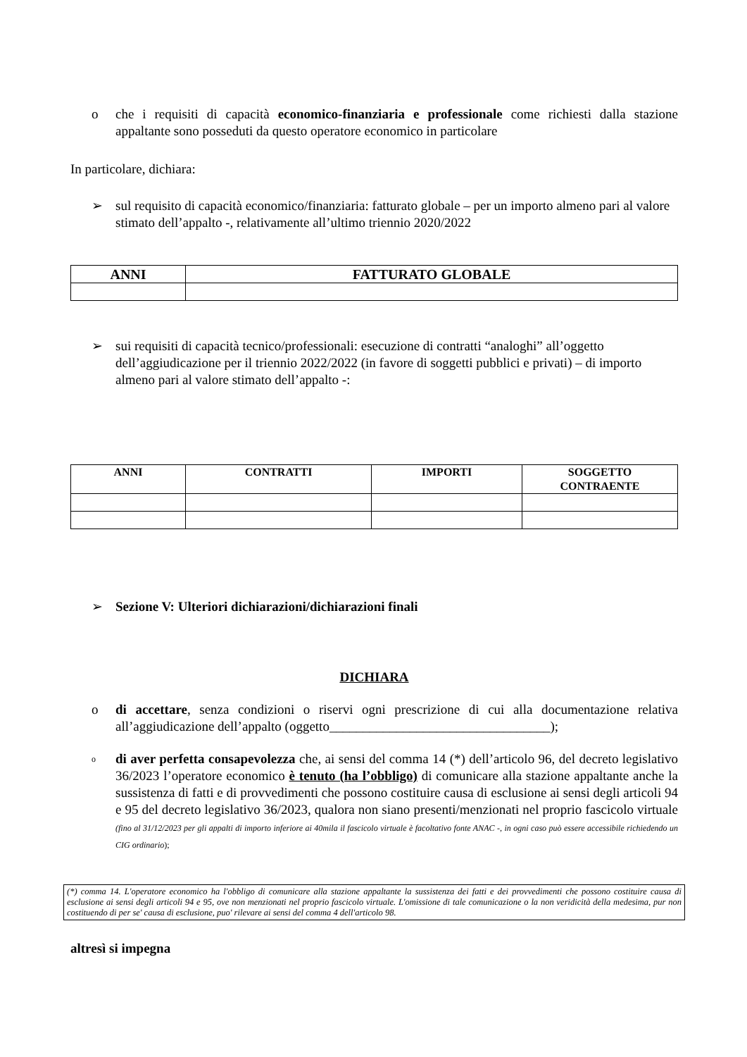o che i requisiti di capacità economico-finanziaria e professionale come richiesti dalla stazione appaltante sono posseduti da questo operatore economico in particolare
In particolare, dichiara:
➢ sul requisito di capacità economico/finanziaria: fatturato globale – per un importo almeno pari al valore stimato dell’appalto -, relativamente all’ultimo triennio 2020/2022
| ANNI | FATTURATO GLOBALE |
| --- | --- |
➢ sui requisiti di capacità tecnico/professionali: esecuzione di contratti “analoghi” all’oggetto dell’aggiudicazione per il triennio 2022/2022 (in favore di soggetti pubblici e privati) – di importo almeno pari al valore stimato dell’appalto -:
| ANNI | CONTRATTI | IMPORTI | SOGGETTO CONTRAENTE |
| --- | --- | --- | --- |
➢ Sezione V: Ulteriori dichiarazioni/dichiarazioni finali
DICHIARA
o di accettare, senza condizioni o riservi ogni prescrizione di cui alla documentazione relativa all’aggiudicazione dell’appalto (oggetto_________________________________);
o
di aver perfetta consapevolezza che, ai sensi del comma 14 (*) dell’articolo 96, del decreto legislativo 36/2023 l’operatore economico è tenuto (ha l’obbligo) di comunicare alla stazione appaltante anche la sussistenza di fatti e di provvedimenti che possono costituire causa di esclusione ai sensi degli articoli 94 e 95 del decreto legislativo 36/2023, qualora non siano presenti/menzionati nel proprio fascicolo virtuale (fino al 31/12/2023 per gli appalti di importo inferiore ai 40mila il fascicolo virtuale è facoltativo fonte ANAC -, in ogni caso può essere accessibile richiedendo un CIG ordinario);
(*) comma 14. L'operatore economico ha l'obbligo di comunicare alla stazione appaltante la sussistenza dei fatti e dei provvedimenti che possono costituire causa di esclusione ai sensi degli articoli 94 e 95, ove non menzionati nel proprio fascicolo virtuale. L'omissione di tale comunicazione o la non veridicità della medesima, pur non costituendo di per se' causa di esclusione, puo' rilevare ai sensi del comma 4 dell'articolo 98.
altresì si impegna